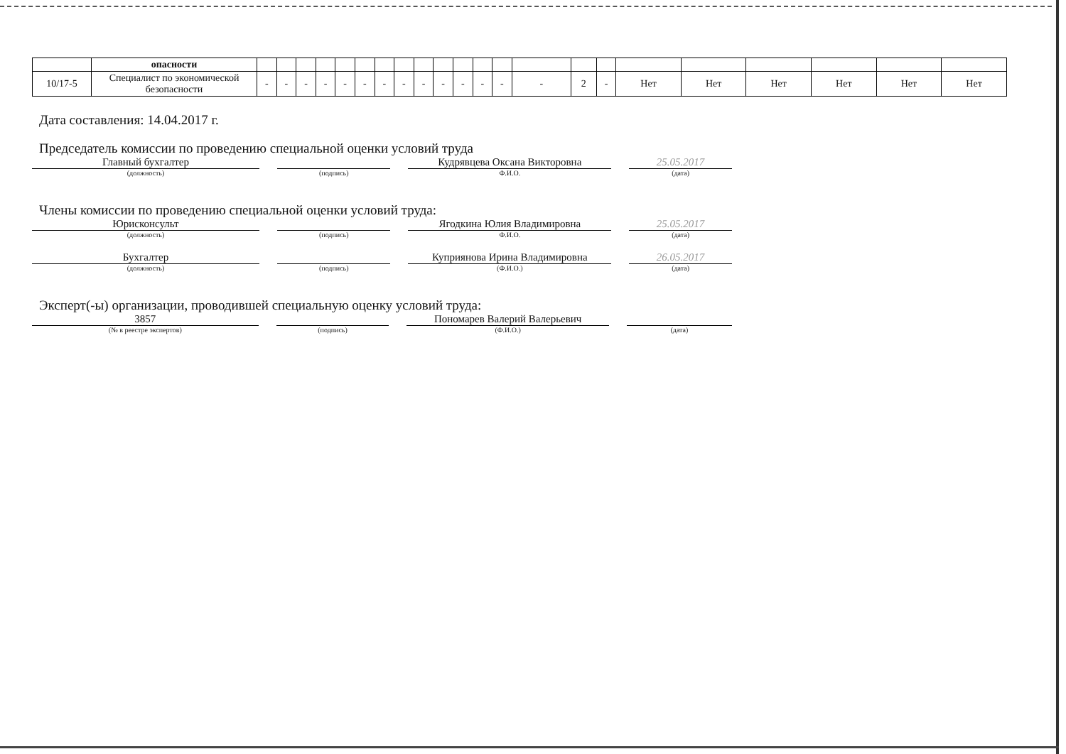| | опасности | | | | | | | | | | | | | | | | | | | | | | |
| 10/17-5 | Специалист по экономической безопасности | - | - | - | - | - | - | - | - | - | - | - | - | - | - | 2 | - | Нет | Нет | Нет | Нет | Нет | Нет |
Дата составления: 14.04.2017 г.
Председатель комиссии по проведению специальной оценки условий труда
Главный бухгалтер Кудрявцева Оксана Викторовна 25.05.2017
(должность) (подпись) Ф.И.О. (дата)
Члены комиссии по проведению специальной оценки условий труда:
Юрисконсульт Ягодкина Юлия Владимировна 25.05.2017
(должность) (подпись) Ф.И.О. (дата)
Бухгалтер Куприянова Ирина Владимировна 26.05.2017
(должность) (подпись) (Ф.И.О.) (дата)
Эксперт(-ы) организации, проводившей специальную оценку условий труда:
3857 Пономарев Валерий Валерьевич
(№ в реестре экспертов) (подпись) (Ф.И.О.) (дата)